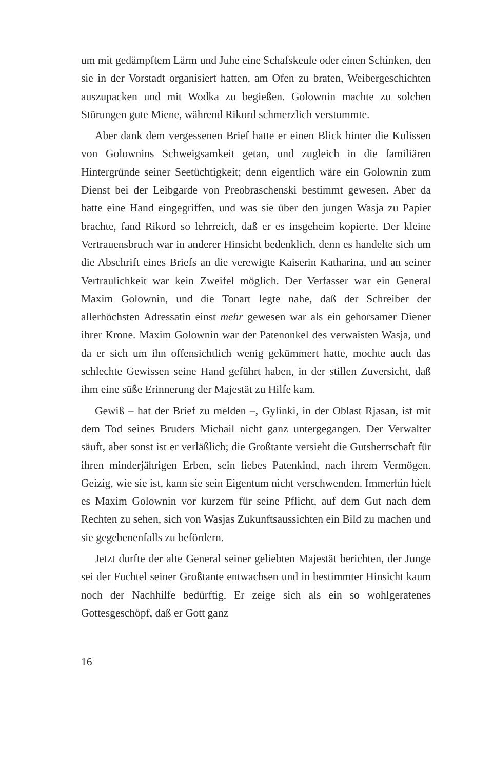um mit gedämpftem Lärm und Juhe eine Schafskeule oder einen Schinken, den sie in der Vorstadt organisiert hatten, am Ofen zu braten, Weibergeschichten auszupacken und mit Wodka zu begießen. Golownin machte zu solchen Störungen gute Miene, während Rikord schmerzlich verstummte.
Aber dank dem vergessenen Brief hatte er einen Blick hinter die Kulissen von Golownins Schweigsamkeit getan, und zugleich in die familiären Hintergründe seiner Seetüchtigkeit; denn eigentlich wäre ein Golownin zum Dienst bei der Leibgarde von Preobraschenski bestimmt gewesen. Aber da hatte eine Hand eingegriffen, und was sie über den jungen Wasja zu Papier brachte, fand Rikord so lehrreich, daß er es insgeheim kopierte. Der kleine Vertrauensbruch war in anderer Hinsicht bedenklich, denn es handelte sich um die Abschrift eines Briefs an die verewigte Kaiserin Katharina, und an seiner Vertraulichkeit war kein Zweifel möglich. Der Verfasser war ein General Maxim Golownin, und die Tonart legte nahe, daß der Schreiber der allerhöchsten Adressatin einst mehr gewesen war als ein gehorsamer Diener ihrer Krone. Maxim Golownin war der Patenonkel des verwaisten Wasja, und da er sich um ihn offensichtlich wenig gekümmert hatte, mochte auch das schlechte Gewissen seine Hand geführt haben, in der stillen Zuversicht, daß ihm eine süße Erinnerung der Majestät zu Hilfe kam.
Gewiß – hat der Brief zu melden –, Gylinki, in der Oblast Rjasan, ist mit dem Tod seines Bruders Michail nicht ganz untergegangen. Der Verwalter säuft, aber sonst ist er verläßlich; die Großtante versieht die Gutsherrschaft für ihren minderjährigen Erben, sein liebes Patenkind, nach ihrem Vermögen. Geizig, wie sie ist, kann sie sein Eigentum nicht verschwenden. Immerhin hielt es Maxim Golownin vor kurzem für seine Pflicht, auf dem Gut nach dem Rechten zu sehen, sich von Wasjas Zukunftsaussichten ein Bild zu machen und sie gegebenenfalls zu befördern.
Jetzt durfte der alte General seiner geliebten Majestät berichten, der Junge sei der Fuchtel seiner Großtante entwachsen und in bestimmter Hinsicht kaum noch der Nachhilfe bedürftig. Er zeige sich als ein so wohlgeratenes Gottesgeschöpf, daß er Gott ganz
16